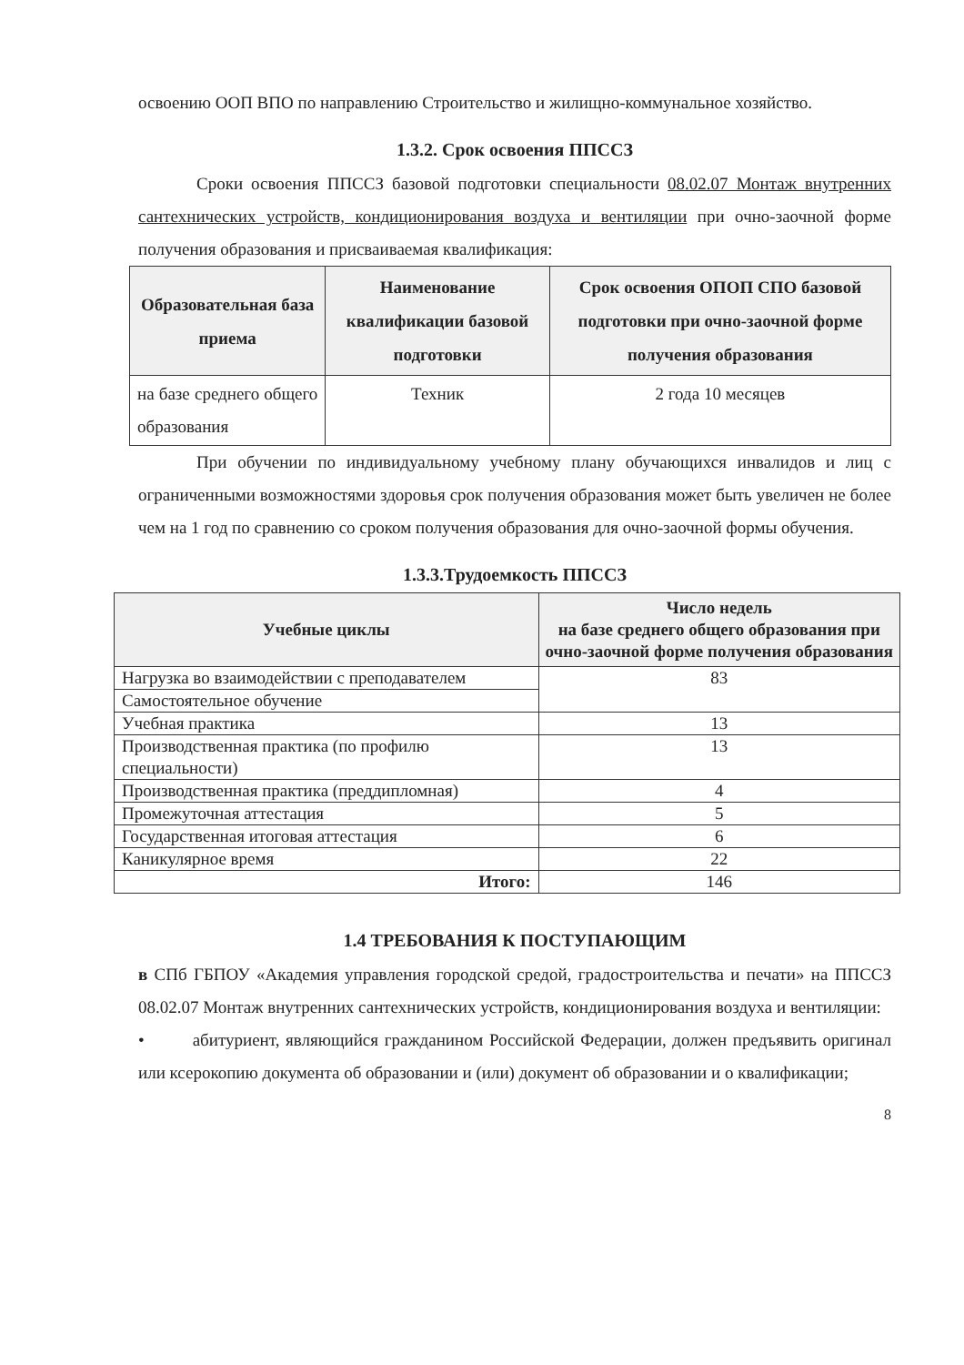освоению ООП ВПО по направлению Строительство и жилищно-коммунальное хозяйство.
1.3.2. Срок освоения ППССЗ
Сроки освоения ППССЗ базовой подготовки специальности 08.02.07 Монтаж внутренних сантехнических устройств, кондиционирования воздуха и вентиляции при очно-заочной форме получения образования и присваиваемая квалификация:
| Образовательная база приема | Наименование квалификации базовой подготовки | Срок освоения ОПОП СПО базовой подготовки при очно-заочной форме получения образования |
| --- | --- | --- |
| на базе среднего общего образования | Техник | 2 года 10 месяцев |
При обучении по индивидуальному учебному плану обучающихся инвалидов и лиц с ограниченными возможностями здоровья срок получения образования может быть увеличен не более чем на 1 год по сравнению со сроком получения образования для очно-заочной формы обучения.
1.3.3.Трудоемкость ППССЗ
| Учебные циклы | Число недель на базе среднего общего образования при очно-заочной форме получения образования |
| --- | --- |
| Нагрузка во взаимодействии с преподавателем | 83 |
| Самостоятельное обучение | |
| Учебная практика | 13 |
| Производственная практика (по профилю специальности) | 13 |
| Производственная практика (преддипломная) | 4 |
| Промежуточная аттестация | 5 |
| Государственная итоговая аттестация | 6 |
| Каникулярное время | 22 |
| Итого: | 146 |
1.4 ТРЕБОВАНИЯ К ПОСТУПАЮЩИМ
в СПб ГБПОУ «Академия управления городской средой, градостроительства и печати» на ППССЗ 08.02.07 Монтаж внутренних сантехнических устройств, кондиционирования воздуха и вентиляции:
• абитуриент, являющийся гражданином Российской Федерации, должен предъявить оригинал или ксерокопию документа об образовании и (или) документ об образовании и о квалификации;
8